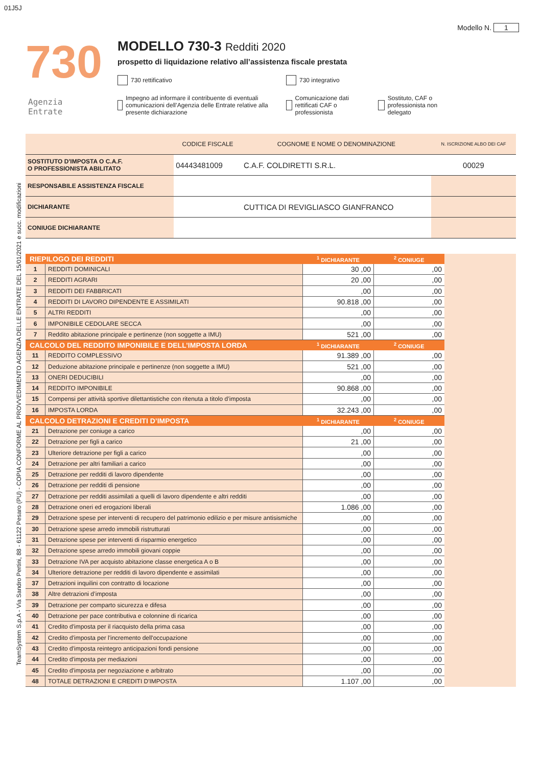01J5J
Modello N. 1
730
Agenzia
Entrate
MODELLO 730-3 Redditi 2020
prospetto di liquidazione relativo all’assistenza fiscale prestata
730 rettificativo 730 integrativo
Impegno ad informare il contribuente di eventuali comunicazioni dell’Agenzia delle Entrate relative alla presente dichiarazione Comunicazione dati rettificati CAF o professionista Sostituto, CAF o professionista non delegato
TeamSystem S.p.A - Via Sandro Pertini, 88 - 61122 Pesaro (PU) - COPIA CONFORME AL PROVVEDIMENTO AGENZIA DELLE ENTRATE DEL 15/01/2021 e succ. modificazioni
| | CODICE FISCALE | COGNOME E NOME O DENOMINAZIONE | N. ISCRIZIONE ALBO DEI CAF |
| SOSTITUTO D'IMPOSTA O C.A.F. O PROFESSIONISTA ABILITATO | 04443481009 | C.A.F. COLDIRETTI S.R.L. | 00029 |
| RESPONSABILE ASSISTENZA FISCALE | | | |
| DICHIARANTE | | CUTTICA DI REVIGLIASCO GIANFRANCO | |
| CONIUGE DICHIARANTE | | | |
| RIEPILOGO DEI REDDITI | | <sup>1</sup> DICHIARANTE | <sup>2</sup> CONIUGE |
| --- | --- | --- | --- |
| 1 | REDDITI DOMINICALI | 30 ,00 | ,00 |
| 2 | REDDITI AGRARI | 20 ,00 | ,00 |
| 3 | REDDITI DEI FABBRICATI | ,00 | ,00 |
| 4 | REDDITI DI LAVORO DIPENDENTE E ASSIMILATI | 90.818 ,00 | ,00 |
| 5 | ALTRI REDDITI | ,00 | ,00 |
| 6 | IMPONIBILE CEDOLARE SECCA | ,00 | ,00 |
| 7 | Reddito abitazione principale e pertinenze (non soggette a IMU) | 521 ,00 | ,00 |
| CALCOLO DEL REDDITO IMPONIBILE E DELL’IMPOSTA LORDA | | <sup>1</sup> DICHIARANTE | <sup>2</sup> CONIUGE |
| 11 | REDDITO COMPLESSIVO | 91.389 ,00 | ,00 |
| 12 | Deduzione abitazione principale e pertinenze (non soggette a IMU) | 521 ,00 | ,00 |
| 13 | ONERI DEDUCIBILI | ,00 | ,00 |
| 14 | REDDITO IMPONIBILE | 90.868 ,00 | ,00 |
| 15 | Compensi per attività sportive dilettantistiche con ritenuta a titolo d’imposta | ,00 | ,00 |
| 16 | IMPOSTA LORDA | 32.243 ,00 | ,00 |
| CALCOLO DETRAZIONI E CREDITI D’IMPOSTA | | <sup>1</sup> DICHIARANTE | <sup>2</sup> CONIUGE |
| 21 | Detrazione per coniuge a carico | ,00 | ,00 |
| 22 | Detrazione per figli a carico | 21 ,00 | ,00 |
| 23 | Ulteriore detrazione per figli a carico | ,00 | ,00 |
| 24 | Detrazione per altri familiari a carico | ,00 | ,00 |
| 25 | Detrazione per redditi di lavoro dipendente | ,00 | ,00 |
| 26 | Detrazione per redditi di pensione | ,00 | ,00 |
| 27 | Detrazione per redditi assimilati a quelli di lavoro dipendente e altri redditi | ,00 | ,00 |
| 28 | Detrazione oneri ed erogazioni liberali | 1.086 ,00 | ,00 |
| 29 | Detrazione spese per interventi di recupero del patrimonio edilizio e per misure antisismiche | ,00 | ,00 |
| 30 | Detrazione spese arredo immobili ristrutturati | ,00 | ,00 |
| 31 | Detrazione spese per interventi di risparmio energetico | ,00 | ,00 |
| 32 | Detrazione spese arredo immobili giovani coppie | ,00 | ,00 |
| 33 | Detrazione IVA per acquisto abitazione classe energetica A o B | ,00 | ,00 |
| 34 | Ulteriore detrazione per redditi di lavoro dipendente e assimilati | ,00 | ,00 |
| 37 | Detrazioni inquilini con contratto di locazione | ,00 | ,00 |
| 38 | Altre detrazioni d’imposta | ,00 | ,00 |
| 39 | Detrazione per comparto sicurezza e difesa | ,00 | ,00 |
| 40 | Detrazione per pace contributiva e colonnine di ricarica | ,00 | ,00 |
| 41 | Credito d'imposta per il riacquisto della prima casa | ,00 | ,00 |
| 42 | Credito d'imposta per l'incremento dell'occupazione | ,00 | ,00 |
| 43 | Credito d'imposta reintegro anticipazioni fondi pensione | ,00 | ,00 |
| 44 | Credito d'imposta per mediazioni | ,00 | ,00 |
| 45 | Credito d'imposta per negoziazione e arbitrato | ,00 | ,00 |
| 48 | TOTALE DETRAZIONI E CREDITI D'IMPOSTA | 1.107 ,00 | ,00 |